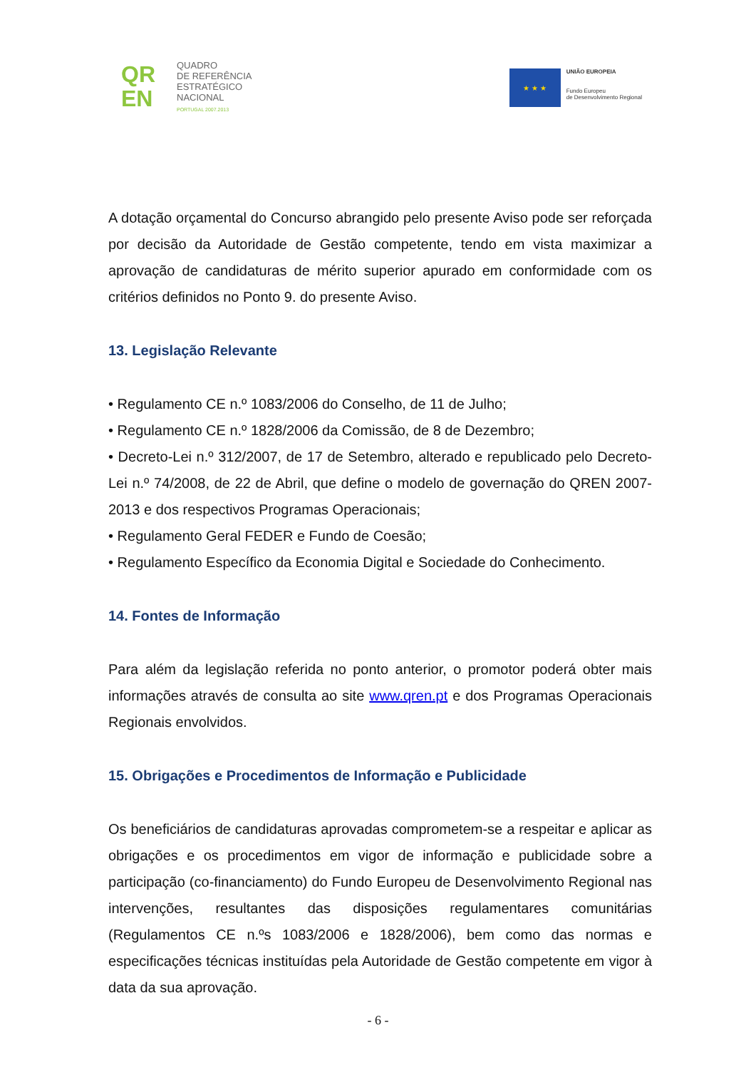QR
EN
QUADRO
DE REFERÊNCIA
ESTRATÉGICO
NACIONAL
PORTUGAL 2007.2013
★ ★ ★
UNIÃO EUROPEIA
Fundo Europeu
de Desenvolvimento Regional
A dotação orçamental do Concurso abrangido pelo presente Aviso pode ser reforçada por decisão da Autoridade de Gestão competente, tendo em vista maximizar a aprovação de candidaturas de mérito superior apurado em conformidade com os critérios definidos no Ponto 9. do presente Aviso.
13. Legislação Relevante
• Regulamento CE n.º 1083/2006 do Conselho, de 11 de Julho;
• Regulamento CE n.º 1828/2006 da Comissão, de 8 de Dezembro;
• Decreto-Lei n.º 312/2007, de 17 de Setembro, alterado e republicado pelo Decreto-Lei n.º 74/2008, de 22 de Abril, que define o modelo de governação do QREN 2007-2013 e dos respectivos Programas Operacionais;
• Regulamento Geral FEDER e Fundo de Coesão;
• Regulamento Específico da Economia Digital e Sociedade do Conhecimento.
14. Fontes de Informação
Para além da legislação referida no ponto anterior, o promotor poderá obter mais informações através de consulta ao site www.qren.pt e dos Programas Operacionais Regionais envolvidos.
15. Obrigações e Procedimentos de Informação e Publicidade
Os beneficiários de candidaturas aprovadas comprometem-se a respeitar e aplicar as obrigações e os procedimentos em vigor de informação e publicidade sobre a participação (co-financiamento) do Fundo Europeu de Desenvolvimento Regional nas intervenções, resultantes das disposições regulamentares comunitárias (Regulamentos CE n.ºs 1083/2006 e 1828/2006), bem como das normas e especificações técnicas instituídas pela Autoridade de Gestão competente em vigor à data da sua aprovação.
- 6 -